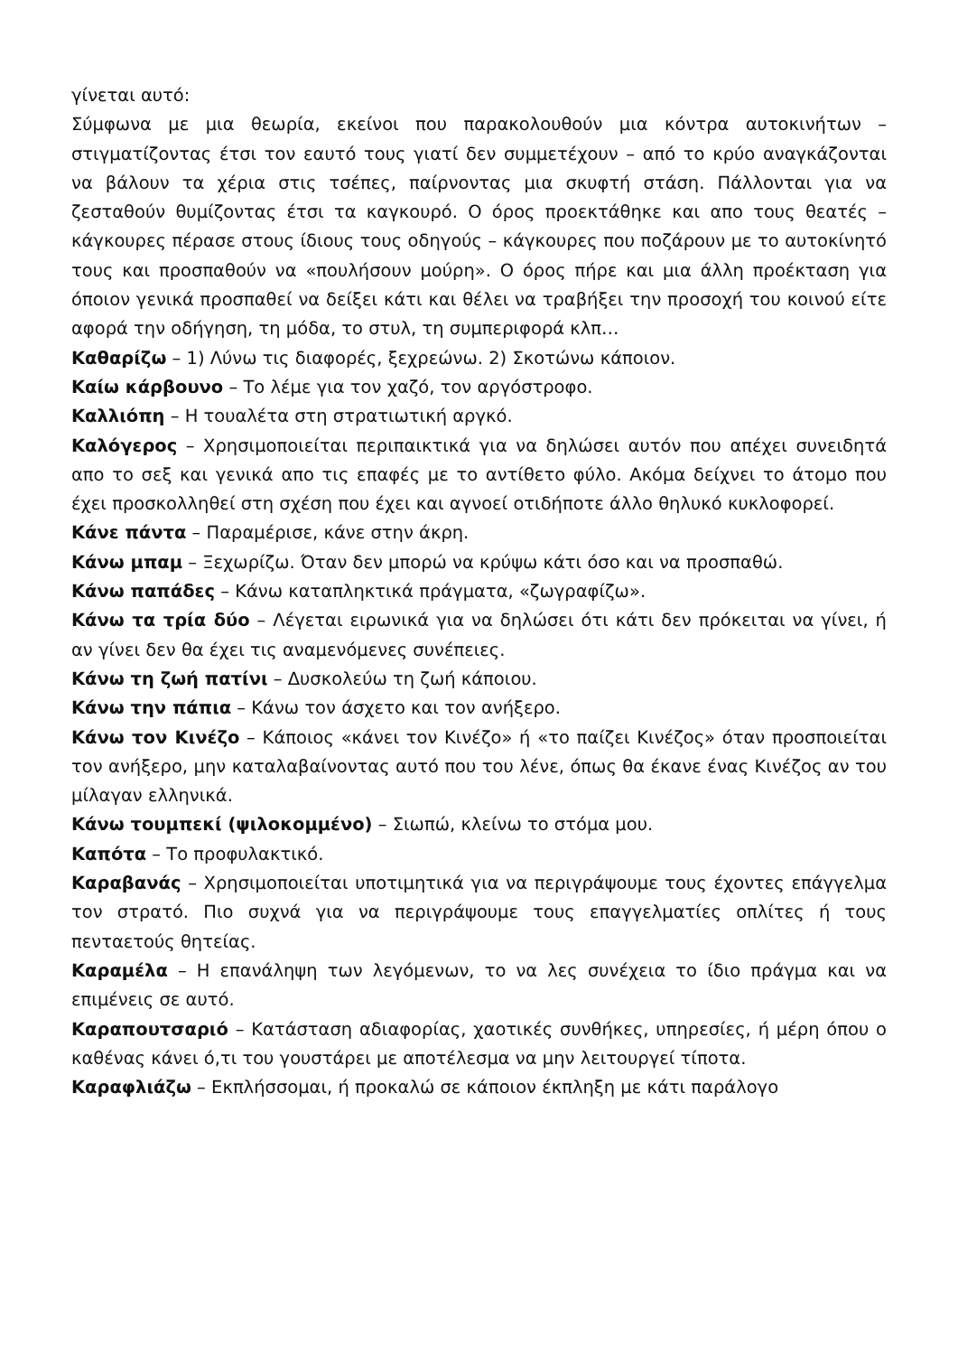γίνεται αυτό:
Σύμφωνα με μια θεωρία, εκείνοι που παρακολουθούν μια κόντρα αυτοκινήτων – στιγματίζοντας έτσι τον εαυτό τους γιατί δεν συμμετέχουν – από το κρύο αναγκάζονται να βάλουν τα χέρια στις τσέπες, παίρνοντας μια σκυφτή στάση. Πάλλονται για να ζεσταθούν θυμίζοντας έτσι τα καγκουρό. Ο όρος προεκτάθηκε και απο τους θεατές – κάγκουρες πέρασε στους ίδιους τους οδηγούς – κάγκουρες που ποζάρουν με το αυτοκίνητό τους και προσπαθούν να «πουλήσουν μούρη». Ο όρος πήρε και μια άλλη προέκταση για όποιον γενικά προσπαθεί να δείξει κάτι και θέλει να τραβήξει την προσοχή του κοινού είτε αφορά την οδήγηση, τη μόδα, το στυλ, τη συμπεριφορά κλπ…
Καθαρίζω – 1) Λύνω τις διαφορές, ξεχρεώνω. 2) Σκοτώνω κάποιον.
Καίω κάρβουνο – Το λέμε για τον χαζό, τον αργόστροφο.
Καλλιόπη – Η τουαλέτα στη στρατιωτική αργκό.
Καλόγερος – Χρησιμοποιείται περιπαικτικά για να δηλώσει αυτόν που απέχει συνειδητά απο το σεξ και γενικά απο τις επαφές με το αντίθετο φύλο. Ακόμα δείχνει το άτομο που έχει προσκολληθεί στη σχέση που έχει και αγνοεί οτιδήποτε άλλο θηλυκό κυκλοφορεί.
Κάνε πάντα – Παραμέρισε, κάνε στην άκρη.
Κάνω μπαμ – Ξεχωρίζω. Όταν δεν μπορώ να κρύψω κάτι όσο και να προσπαθώ.
Κάνω παπάδες – Κάνω καταπληκτικά πράγματα, «ζωγραφίζω».
Κάνω τα τρία δύο – Λέγεται ειρωνικά για να δηλώσει ότι κάτι δεν πρόκειται να γίνει, ή αν γίνει δεν θα έχει τις αναμενόμενες συνέπειες.
Κάνω τη ζωή πατίνι – Δυσκολεύω τη ζωή κάποιου.
Κάνω την πάπια – Κάνω τον άσχετο και τον ανήξερο.
Κάνω τον Κινέζο – Κάποιος «κάνει τον Κινέζο» ή «το παίζει Κινέζος» όταν προσποιείται τον ανήξερο, μην καταλαβαίνοντας αυτό που του λένε, όπως θα έκανε ένας Κινέζος αν του μίλαγαν ελληνικά.
Κάνω τουμπεκί (ψιλοκομμένο) – Σιωπώ, κλείνω το στόμα μου.
Καπότα – Το προφυλακτικό.
Καραβανάς – Χρησιμοποιείται υποτιμητικά για να περιγράψουμε τους έχοντες επάγγελμα τον στρατό. Πιο συχνά για να περιγράψουμε τους επαγγελματίες οπλίτες ή τους πενταετούς θητείας.
Καραμέλα – Η επανάληψη των λεγόμενων, το να λες συνέχεια το ίδιο πράγμα και να επιμένεις σε αυτό.
Καραπουτσαριό – Κατάσταση αδιαφορίας, χαοτικές συνθήκες, υπηρεσίες, ή μέρη όπου ο καθένας κάνει ό,τι του γουστάρει με αποτέλεσμα να μην λειτουργεί τίποτα.
Καραφλιάζω – Εκπλήσσομαι, ή προκαλώ σε κάποιον έκπληξη με κάτι παράλογο